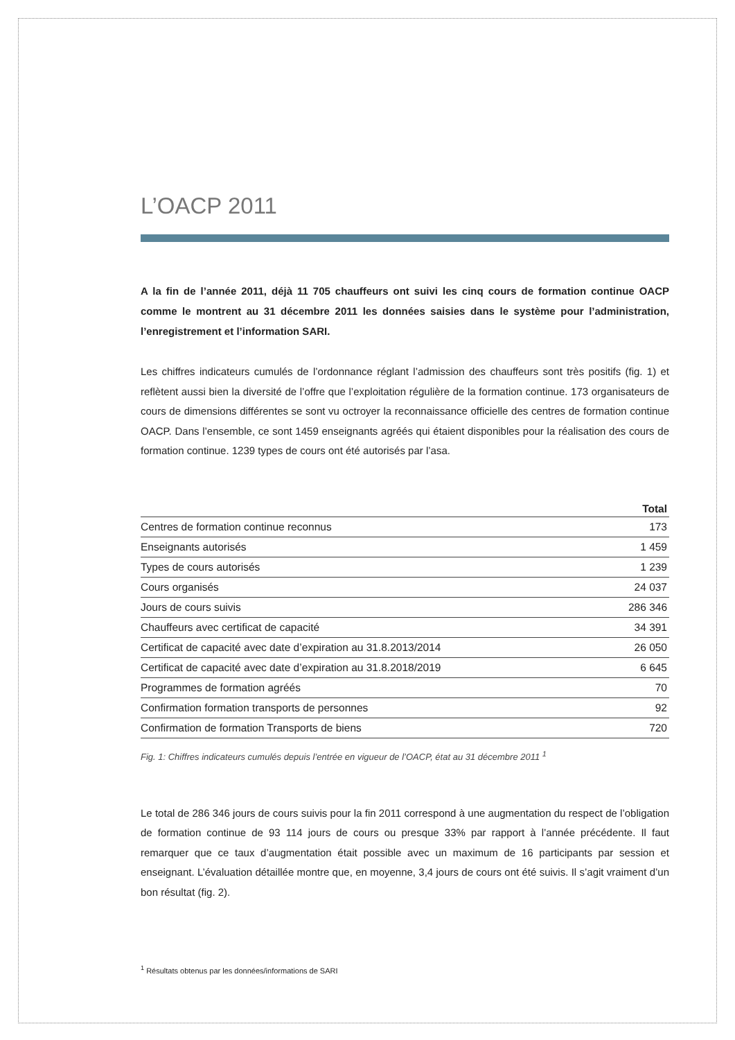L’OACP 2011
A la fin de l’année 2011, déjà 11 705 chauffeurs ont suivi les cinq cours de formation continue OACP comme le montrent au 31 décembre 2011 les données saisies dans le système pour l’administration, l’enregistrement et l’information SARI.
Les chiffres indicateurs cumulés de l’ordonnance réglant l’admission des chauffeurs sont très positifs (fig. 1) et reflètent aussi bien la diversité de l’offre que l’exploitation régulière de la formation continue. 173 organisateurs de cours de dimensions différentes se sont vu octroyer la reconnaissance officielle des centres de formation continue OACP. Dans l’ensemble, ce sont 1459 enseignants agréés qui étaient disponibles pour la réalisation des cours de formation continue. 1239 types de cours ont été autorisés par l’asa.
| | Total |
| --- | --- |
| Centres de formation continue reconnus | 173 |
| Enseignants autorisés | 1 459 |
| Types de cours autorisés | 1 239 |
| Cours organisés | 24 037 |
| Jours de cours suivis | 286 346 |
| Chauffeurs avec certificat de capacité | 34 391 |
| Certificat de capacité avec date d’expiration au 31.8.2013/2014 | 26 050 |
| Certificat de capacité avec date d’expiration au 31.8.2018/2019 | 6 645 |
| Programmes de formation agréés | 70 |
| Confirmation formation transports de personnes | 92 |
| Confirmation de formation Transports de biens | 720 |
Fig. 1: Chiffres indicateurs cumulés depuis l’entrée en vigueur de l’OACP, état au 31 décembre 2011 <sup>1</sup>
Le total de 286 346 jours de cours suivis pour la fin 2011 correspond à une augmentation du respect de l’obligation de formation continue de 93 114 jours de cours ou presque 33% par rapport à l’année précédente. Il faut remarquer que ce taux d’augmentation était possible avec un maximum de 16 participants par session et enseignant. L’évaluation détaillée montre que, en moyenne, 3,4 jours de cours ont été suivis. Il s’agit vraiment d’un bon résultat (fig. 2).
<sup>1</sup> Résultats obtenus par les données/informations de SARI